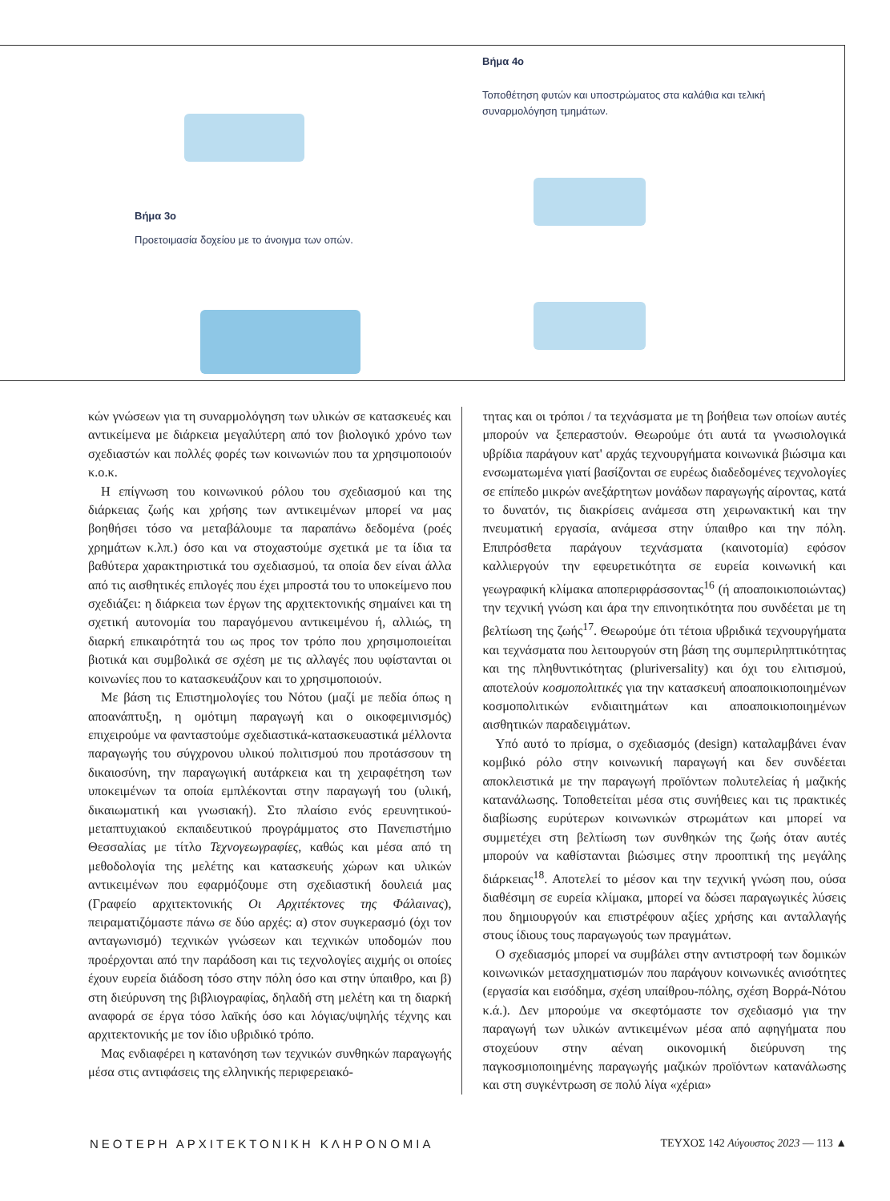Βήμα 3ο
Προετοιμασία δοχείου με το άνοιγμα των οπών.
Βήμα 4ο
Τοποθέτηση φυτών και υποστρώματος στα καλάθια και τελική συναρμολόγηση τμημάτων.
κών γνώσεων για τη συναρμολόγηση των υλικών σε κατασκευές και αντικείμενα με διάρκεια μεγαλύτερη από τον βιολογικό χρόνο των σχεδιαστών και πολλές φορές των κοινωνιών που τα χρησιμοποιούν κ.ο.κ.
Η επίγνωση του κοινωνικού ρόλου του σχεδιασμού και της διάρκειας ζωής και χρήσης των αντικειμένων μπορεί να μας βοηθήσει τόσο να μεταβάλουμε τα παραπάνω δεδομένα (ροές χρημάτων κ.λπ.) όσο και να στοχαστούμε σχετικά με τα ίδια τα βαθύτερα χαρακτηριστικά του σχεδιασμού, τα οποία δεν είναι άλλα από τις αισθητικές επιλογές που έχει μπροστά του το υποκείμενο που σχεδιάζει: η διάρκεια των έργων της αρχιτεκτονικής σημαίνει και τη σχετική αυτονομία του παραγόμενου αντικειμένου ή, αλλιώς, τη διαρκή επικαιρότητά του ως προς τον τρόπο που χρησιμοποιείται βιοτικά και συμβολικά σε σχέση με τις αλλαγές που υφίστανται οι κοινωνίες που το κατασκευάζουν και το χρησιμοποιούν.
Με βάση τις Επιστημολογίες του Νότου (μαζί με πεδία όπως η αποανάπτυξη, η ομότιμη παραγωγή και ο οικοφεμινισμός) επιχειρούμε να φανταστούμε σχεδιαστικά-κατασκευαστικά μέλλοντα παραγωγής του σύγχρονου υλικού πολιτισμού που προτάσσουν τη δικαιοσύνη, την παραγωγική αυτάρκεια και τη χειραφέτηση των υποκειμένων τα οποία εμπλέκονται στην παραγωγή του (υλική, δικαιωματική και γνωσιακή). Στο πλαίσιο ενός ερευνητικού-μεταπτυχιακού εκπαιδευτικού προγράμματος στο Πανεπιστήμιο Θεσσαλίας με τίτλο Τεχνογεωγραφίες, καθώς και μέσα από τη μεθοδολογία της μελέτης και κατασκευής χώρων και υλικών αντικειμένων που εφαρμόζουμε στη σχεδιαστική δουλειά μας (Γραφείο αρχιτεκτονικής Οι Αρχιτέκτονες της Φάλαινας), πειραματιζόμαστε πάνω σε δύο αρχές: α) στον συγκερασμό (όχι τον ανταγωνισμό) τεχνικών γνώσεων και τεχνικών υποδομών που προέρχονται από την παράδοση και τις τεχνολογίες αιχμής οι οποίες έχουν ευρεία διάδοση τόσο στην πόλη όσο και στην ύπαιθρο, και β) στη διεύρυνση της βιβλιογραφίας, δηλαδή στη μελέτη και τη διαρκή αναφορά σε έργα τόσο λαϊκής όσο και λόγιας/υψηλής τέχνης και αρχιτεκτονικής με τον ίδιο υβριδικό τρόπο.
Μας ενδιαφέρει η κατανόηση των τεχνικών συνθηκών παραγωγής μέσα στις αντιφάσεις της ελληνικής περιφερειακό-
τητας και οι τρόποι / τα τεχνάσματα με τη βοήθεια των οποίων αυτές μπορούν να ξεπεραστούν. Θεωρούμε ότι αυτά τα γνωσιολογικά υβρίδια παράγουν κατ' αρχάς τεχνουργήματα κοινωνικά βιώσιμα και ενσωματωμένα γιατί βασίζονται σε ευρέως διαδεδομένες τεχνολογίες σε επίπεδο μικρών ανεξάρτητων μονάδων παραγωγής αίροντας, κατά το δυνατόν, τις διακρίσεις ανάμεσα στη χειρωνακτική και την πνευματική εργασία, ανάμεσα στην ύπαιθρο και την πόλη. Επιπρόσθετα παράγουν τεχνάσματα (καινοτομία) εφόσον καλλιεργούν την εφευρετικότητα σε ευρεία κοινωνική και γεωγραφική κλίμακα αποπεριφράσσοντας<sup>16</sup> (ή αποαποικιοποιώντας) την τεχνική γνώση και άρα την επινοητικότητα που συνδέεται με τη βελτίωση της ζωής<sup>17</sup>. Θεωρούμε ότι τέτοια υβριδικά τεχνουργήματα και τεχνάσματα που λειτουργούν στη βάση της συμπεριληπτικότητας και της πληθυντικότητας (pluriversality) και όχι του ελιτισμού, αποτελούν κοσμοπολιτικές για την κατασκευή αποαποικιοποιημένων κοσμοπολιτικών ενδιαιτημάτων και αποαποικιοποιημένων αισθητικών παραδειγμάτων.
Υπό αυτό το πρίσμα, ο σχεδιασμός (design) καταλαμβάνει έναν κομβικό ρόλο στην κοινωνική παραγωγή και δεν συνδέεται αποκλειστικά με την παραγωγή προϊόντων πολυτελείας ή μαζικής κατανάλωσης. Τοποθετείται μέσα στις συνήθειες και τις πρακτικές διαβίωσης ευρύτερων κοινωνικών στρωμάτων και μπορεί να συμμετέχει στη βελτίωση των συνθηκών της ζωής όταν αυτές μπορούν να καθίστανται βιώσιμες στην προοπτική της μεγάλης διάρκειας<sup>18</sup>. Αποτελεί το μέσον και την τεχνική γνώση που, ούσα διαθέσιμη σε ευρεία κλίμακα, μπορεί να δώσει παραγωγικές λύσεις που δημιουργούν και επιστρέφουν αξίες χρήσης και ανταλλαγής στους ίδιους τους παραγωγούς των πραγμάτων.
Ο σχεδιασμός μπορεί να συμβάλει στην αντιστροφή των δομικών κοινωνικών μετασχηματισμών που παράγουν κοινωνικές ανισότητες (εργασία και εισόδημα, σχέση υπαίθρου-πόλης, σχέση Βορρά-Νότου κ.ά.). Δεν μπορούμε να σκεφτόμαστε τον σχεδιασμό για την παραγωγή των υλικών αντικειμένων μέσα από αφηγήματα που στοχεύουν στην αέναη οικονομική διεύρυνση της παγκοσμιοποιημένης παραγωγής μαζικών προϊόντων κατανάλωσης και στη συγκέντρωση σε πολύ λίγα «χέρια»
ΝΕΟΤΕΡΗ ΑΡΧΙΤΕΚΤΟΝΙΚΗ ΚΛΗΡΟΝΟΜΙΑ ΤΕΥΧΟΣ 142 Αύγουστος 2023 — 113 ▲